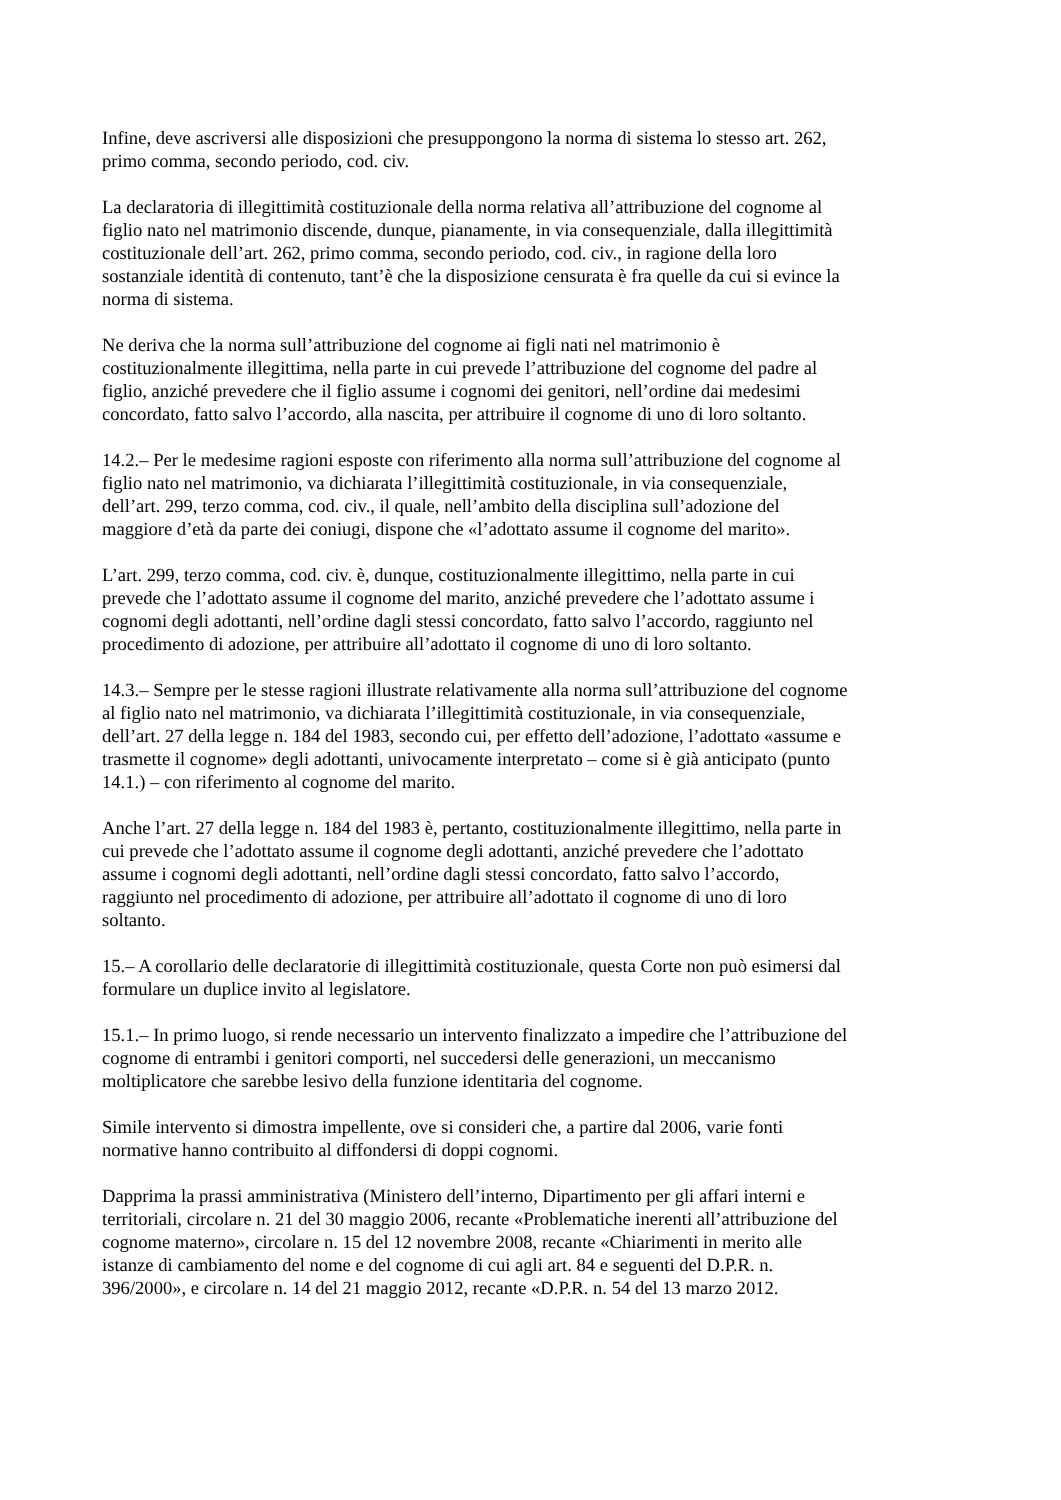Infine, deve ascriversi alle disposizioni che presuppongono la norma di sistema lo stesso art. 262,
primo comma, secondo periodo, cod. civ.
La declaratoria di illegittimità costituzionale della norma relativa all’attribuzione del cognome al
figlio nato nel matrimonio discende, dunque, pianamente, in via consequenziale, dalla illegittimità
costituzionale dell’art. 262, primo comma, secondo periodo, cod. civ., in ragione della loro
sostanziale identità di contenuto, tant’è che la disposizione censurata è fra quelle da cui si evince la
norma di sistema.
Ne deriva che la norma sull’attribuzione del cognome ai figli nati nel matrimonio è
costituzionalmente illegittima, nella parte in cui prevede l’attribuzione del cognome del padre al
figlio, anziché prevedere che il figlio assume i cognomi dei genitori, nell’ordine dai medesimi
concordato, fatto salvo l’accordo, alla nascita, per attribuire il cognome di uno di loro soltanto.
14.2.– Per le medesime ragioni esposte con riferimento alla norma sull’attribuzione del cognome al
figlio nato nel matrimonio, va dichiarata l’illegittimità costituzionale, in via consequenziale,
dell’art. 299, terzo comma, cod. civ., il quale, nell’ambito della disciplina sull’adozione del
maggiore d’età da parte dei coniugi, dispone che «l’adottato assume il cognome del marito».
L’art. 299, terzo comma, cod. civ. è, dunque, costituzionalmente illegittimo, nella parte in cui
prevede che l’adottato assume il cognome del marito, anziché prevedere che l’adottato assume i
cognomi degli adottanti, nell’ordine dagli stessi concordato, fatto salvo l’accordo, raggiunto nel
procedimento di adozione, per attribuire all’adottato il cognome di uno di loro soltanto.
14.3.– Sempre per le stesse ragioni illustrate relativamente alla norma sull’attribuzione del cognome
al figlio nato nel matrimonio, va dichiarata l’illegittimità costituzionale, in via consequenziale,
dell’art. 27 della legge n. 184 del 1983, secondo cui, per effetto dell’adozione, l’adottato «assume e
trasmette il cognome» degli adottanti, univocamente interpretato – come si è già anticipato (punto
14.1.) – con riferimento al cognome del marito.
Anche l’art. 27 della legge n. 184 del 1983 è, pertanto, costituzionalmente illegittimo, nella parte in
cui prevede che l’adottato assume il cognome degli adottanti, anziché prevedere che l’adottato
assume i cognomi degli adottanti, nell’ordine dagli stessi concordato, fatto salvo l’accordo,
raggiunto nel procedimento di adozione, per attribuire all’adottato il cognome di uno di loro
soltanto.
15.– A corollario delle declaratorie di illegittimità costituzionale, questa Corte non può esimersi dal
formulare un duplice invito al legislatore.
15.1.– In primo luogo, si rende necessario un intervento finalizzato a impedire che l’attribuzione del
cognome di entrambi i genitori comporti, nel succedersi delle generazioni, un meccanismo
moltiplicatore che sarebbe lesivo della funzione identitaria del cognome.
Simile intervento si dimostra impellente, ove si consideri che, a partire dal 2006, varie fonti
normative hanno contribuito al diffondersi di doppi cognomi.
Dapprima la prassi amministrativa (Ministero dell’interno, Dipartimento per gli affari interni e
territoriali, circolare n. 21 del 30 maggio 2006, recante «Problematiche inerenti all’attribuzione del
cognome materno», circolare n. 15 del 12 novembre 2008, recante «Chiarimenti in merito alle
istanze di cambiamento del nome e del cognome di cui agli art. 84 e seguenti del D.P.R. n.
396/2000», e circolare n. 14 del 21 maggio 2012, recante «D.P.R. n. 54 del 13 marzo 2012.